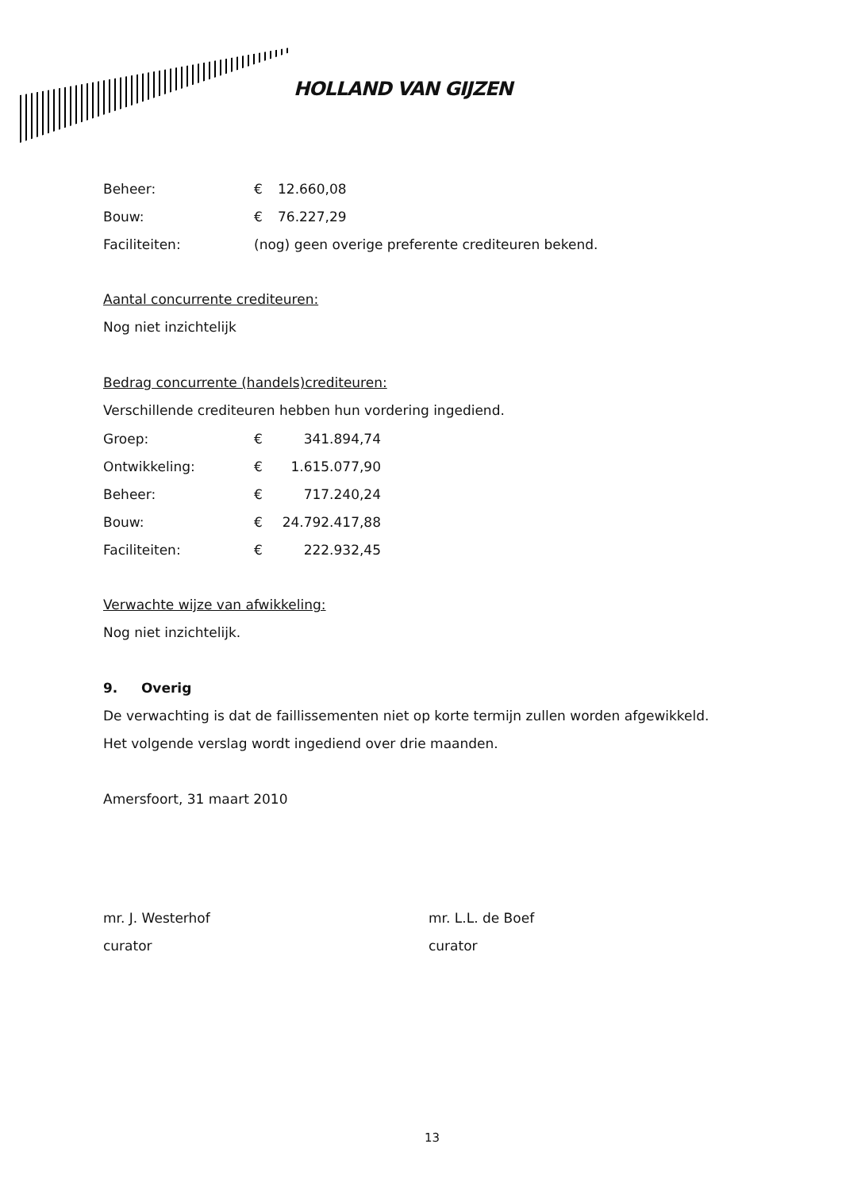HOLLAND VAN GIJZEN
| Beheer: | € | 12.660,08 |
| Bouw: | € | 76.227,29 |
| Faciliteiten: | (nog) geen overige preferente crediteuren bekend. | |
Aantal concurrente crediteuren:
Nog niet inzichtelijk
Bedrag concurrente (handels)crediteuren:
Verschillende crediteuren hebben hun vordering ingediend.
| Groep: | € | 341.894,74 |
| Ontwikkeling: | € | 1.615.077,90 |
| Beheer: | € | 717.240,24 |
| Bouw: | € | 24.792.417,88 |
| Faciliteiten: | € | 222.932,45 |
Verwachte wijze van afwikkeling:
Nog niet inzichtelijk.
9. Overig
De verwachting is dat de faillissementen niet op korte termijn zullen worden afgewikkeld.
Het volgende verslag wordt ingediend over drie maanden.
Amersfoort, 31 maart 2010
mr. J. Westerhof
curator
mr. L.L. de Boef
curator
13